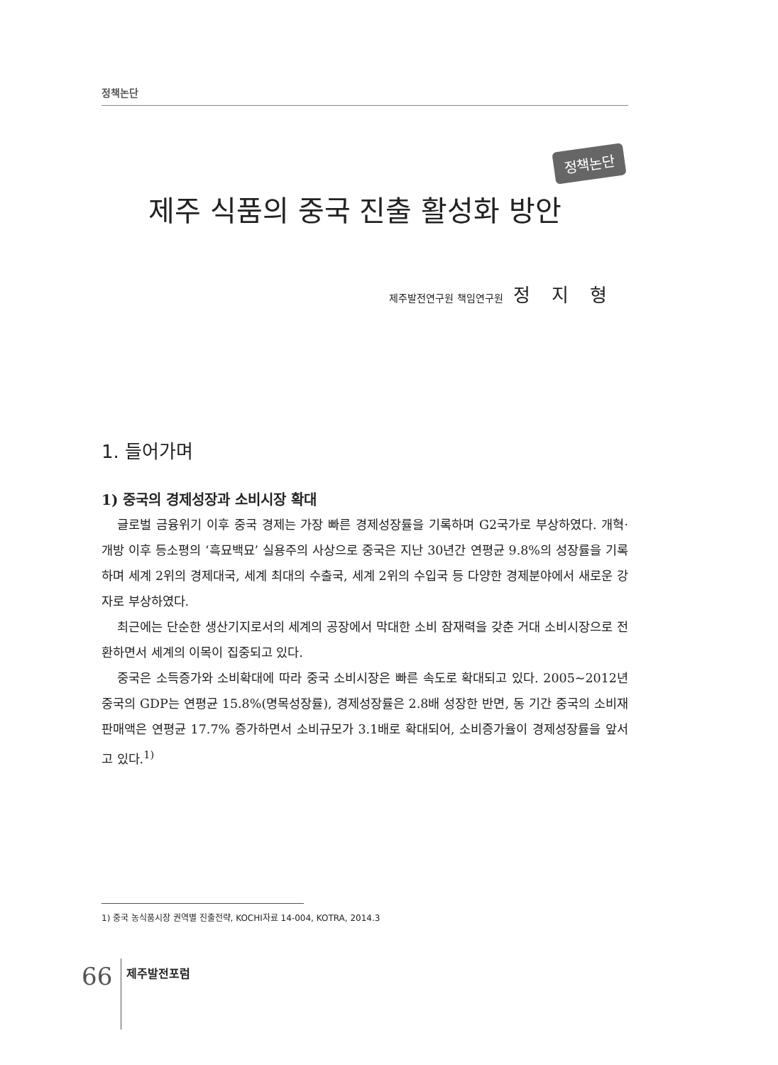정책논단
정책논단
제주 식품의 중국 진출 활성화 방안
제주발전연구원 책임연구원 정지형
1. 들어가며
1) 중국의 경제성장과 소비시장 확대
글로벌 금융위기 이후 중국 경제는 가장 빠른 경제성장률을 기록하며 G2국가로 부상하였다. 개혁·개방 이후 등소평의 ‘흑묘백묘’ 실용주의 사상으로 중국은 지난 30년간 연평균 9.8%의 성장률을 기록하며 세계 2위의 경제대국, 세계 최대의 수출국, 세계 2위의 수입국 등 다양한 경제분야에서 새로운 강자로 부상하였다.
최근에는 단순한 생산기지로서의 세계의 공장에서 막대한 소비 잠재력을 갖춘 거대 소비시장으로 전환하면서 세계의 이목이 집중되고 있다.
중국은 소득증가와 소비확대에 따라 중국 소비시장은 빠른 속도로 확대되고 있다. 2005~2012년 중국의 GDP는 연평균 15.8%(명목성장률), 경제성장률은 2.8배 성장한 반면, 동 기간 중국의 소비재 판매액은 연평균 17.7% 증가하면서 소비규모가 3.1배로 확대되어, 소비증가율이 경제성장률을 앞서고 있다.<sup>1)</sup>
1) 중국 농식품시장 권역별 진출전략, KOCHI자료 14-004, KOTRA, 2014.3
66 제주발전포럼